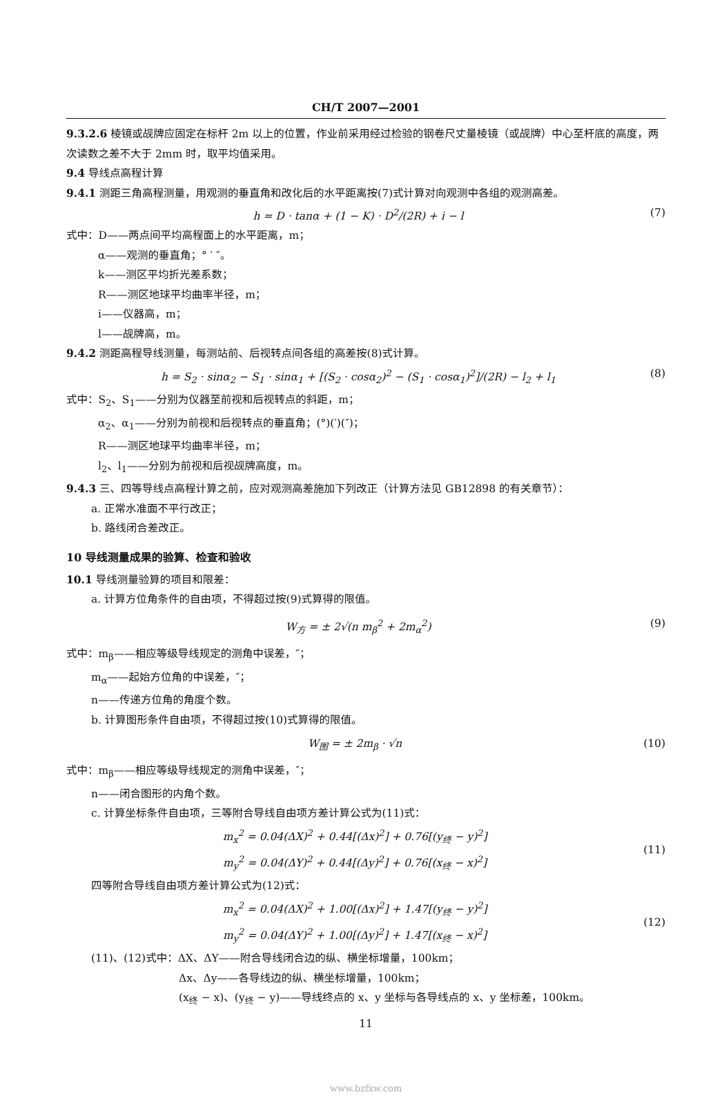CH/T 2007—2001
9.3.2.6 棱镜或觇牌应固定在标杆 2m 以上的位置，作业前采用经过检验的钢卷尺丈量棱镜（或觇牌）中心至杆底的高度，两次读数之差不大于 2mm 时，取平均值采用。
9.4 导线点高程计算
9.4.1 测距三角高程测量，用观测的垂直角和改化后的水平距离按(7)式计算对向观测中各组的观测高差。
h = D · tanα + (1 − K) · D<sup>2</sup>/(2R) + i − l (7)
式中：D——两点间平均高程面上的水平距离，m；
α——观测的垂直角；° ′ ″。
k——测区平均折光差系数；
R——测区地球平均曲率半径，m；
i——仪器高，m；
l——觇牌高，m。
9.4.2 测距高程导线测量，每测站前、后视转点间各组的高差按(8)式计算。
h = S<sub>2</sub> · sinα<sub>2</sub> − S<sub>1</sub> · sinα<sub>1</sub> + [(S<sub>2</sub> · cosα<sub>2</sub>)<sup>2</sup> − (S<sub>1</sub> · cosα<sub>1</sub>)<sup>2</sup>]/(2R) − l<sub>2</sub> + l<sub>1</sub> (8)
式中：S<sub>2</sub>、S<sub>1</sub>——分别为仪器至前视和后视转点的斜距，m；
α<sub>2</sub>、α<sub>1</sub>——分别为前视和后视转点的垂直角；(°)(′)(″)；
R——测区地球平均曲率半径，m；
l<sub>2</sub>、l<sub>1</sub>——分别为前视和后视觇牌高度，m。
9.4.3 三、四等导线点高程计算之前，应对观测高差施加下列改正（计算方法见 GB12898 的有关章节）：
a. 正常水准面不平行改正；
b. 路线闭合差改正。
10 导线测量成果的验算、检查和验收
10.1 导线测量验算的项目和限差：
a. 计算方位角条件的自由项，不得超过按(9)式算得的限值。
W<sub>方</sub> = ± 2√(n m<sub>β</sub><sup>2</sup> + 2m<sub>α</sub><sup>2</sup>) (9)
式中：m<sub>β</sub>——相应等级导线规定的测角中误差，″；
m<sub>α</sub>——起始方位角的中误差，″；
n——传递方位角的角度个数。
b. 计算图形条件自由项，不得超过按(10)式算得的限值。
W<sub>图</sub> = ± 2m<sub>β</sub> · √n (10)
式中：m<sub>β</sub>——相应等级导线规定的测角中误差，″；
n——闭合图形的内角个数。
c. 计算坐标条件自由项，三等附合导线自由项方差计算公式为(11)式：
m<sub>x</sub><sup>2</sup> = 0.04(ΔX)<sup>2</sup> + 0.44[(Δx)<sup>2</sup>] + 0.76[(y<sub>终</sub> − y)<sup>2</sup>]
m<sub>y</sub><sup>2</sup> = 0.04(ΔY)<sup>2</sup> + 0.44[(Δy)<sup>2</sup>] + 0.76[(x<sub>终</sub> − x)<sup>2</sup>] (11)
四等附合导线自由项方差计算公式为(12)式：
m<sub>x</sub><sup>2</sup> = 0.04(ΔX)<sup>2</sup> + 1.00[(Δx)<sup>2</sup>] + 1.47[(y<sub>终</sub> − y)<sup>2</sup>]
m<sub>y</sub><sup>2</sup> = 0.04(ΔY)<sup>2</sup> + 1.00[(Δy)<sup>2</sup>] + 1.47[(x<sub>终</sub> − x)<sup>2</sup>] (12)
(11)、(12)式中：ΔX、ΔY——附合导线闭合边的纵、横坐标增量，100km；
Δx、Δy——各导线边的纵、横坐标增量，100km；
(x<sub>终</sub> − x)、(y<sub>终</sub> − y)——导线终点的 x、y 坐标与各导线点的 x、y 坐标差，100km。
11
www.bzfxw.com